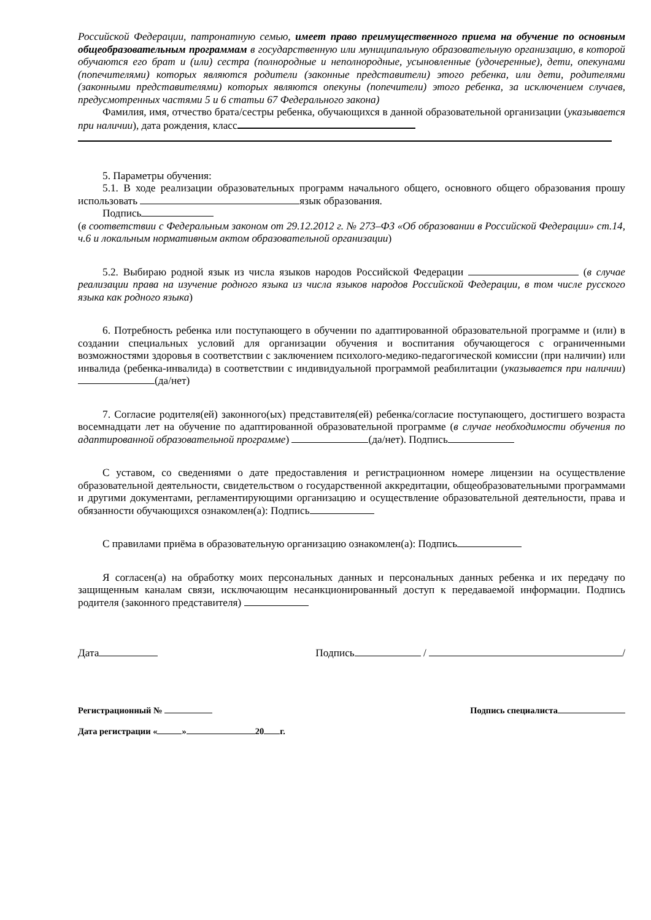Российской Федерации, патронатную семью, имеет право преимущественного приема на обучение по основным общеобразовательным программам в государственную или муниципальную образовательную организацию, в которой обучаются его брат и (или) сестра (полнородные и неполнородные, усыновленные (удочеренные), дети, опекунами (попечителями) которых являются родители (законные представители) этого ребенка, или дети, родителями (законными представителями) которых являются опекуны (попечители) этого ребенка, за исключением случаев, предусмотренных частями 5 и 6 статьи 67 Федерального закона)
Фамилия, имя, отчество брата/сестры ребенка, обучающихся в данной образовательной организации (указывается при наличии), дата рождения, класс
5. Параметры обучения:
5.1. В ходе реализации образовательных программ начального общего, основного общего образования прошу использовать язык образования.
Подпись
(в соответствии с Федеральным законом от 29.12.2012 г. № 273–ФЗ «Об образовании в Российской Федерации» ст.14, ч.6 и локальным нормативным актом образовательной организации)
5.2. Выбираю родной язык из числа языков народов Российской Федерации (в случае реализации права на изучение родного языка из числа языков народов Российской Федерации, в том числе русского языка как родного языка)
6. Потребность ребенка или поступающего в обучении по адаптированной образовательной программе и (или) в создании специальных условий для организации обучения и воспитания обучающегося с ограниченными возможностями здоровья в соответствии с заключением психолого-медико-педагогической комиссии (при наличии) или инвалида (ребенка-инвалида) в соответствии с индивидуальной программой реабилитации (указывается при наличии) (да/нет)
7. Согласие родителя(ей) законного(ых) представителя(ей) ребенка/согласие поступающего, достигшего возраста восемнадцати лет на обучение по адаптированной образовательной программе (в случае необходимости обучения по адаптированной образовательной программе) (да/нет). Подпись
С уставом, со сведениями о дате предоставления и регистрационном номере лицензии на осуществление образовательной деятельности, свидетельством о государственной аккредитации, общеобразовательными программами и другими документами, регламентирующими организацию и осуществление образовательной деятельности, права и обязанности обучающихся ознакомлен(а): Подпись
С правилами приёма в образовательную организацию ознакомлен(а): Подпись
Я согласен(а) на обработку моих персональных данных и персональных данных ребенка и их передачу по защищенным каналам связи, исключающим несанкционированный доступ к передаваемой информации. Подпись родителя (законного представителя)
Дата Подпись / /
Регистрационный № Подпись специалиста
Дата регистрации « » 20 г.